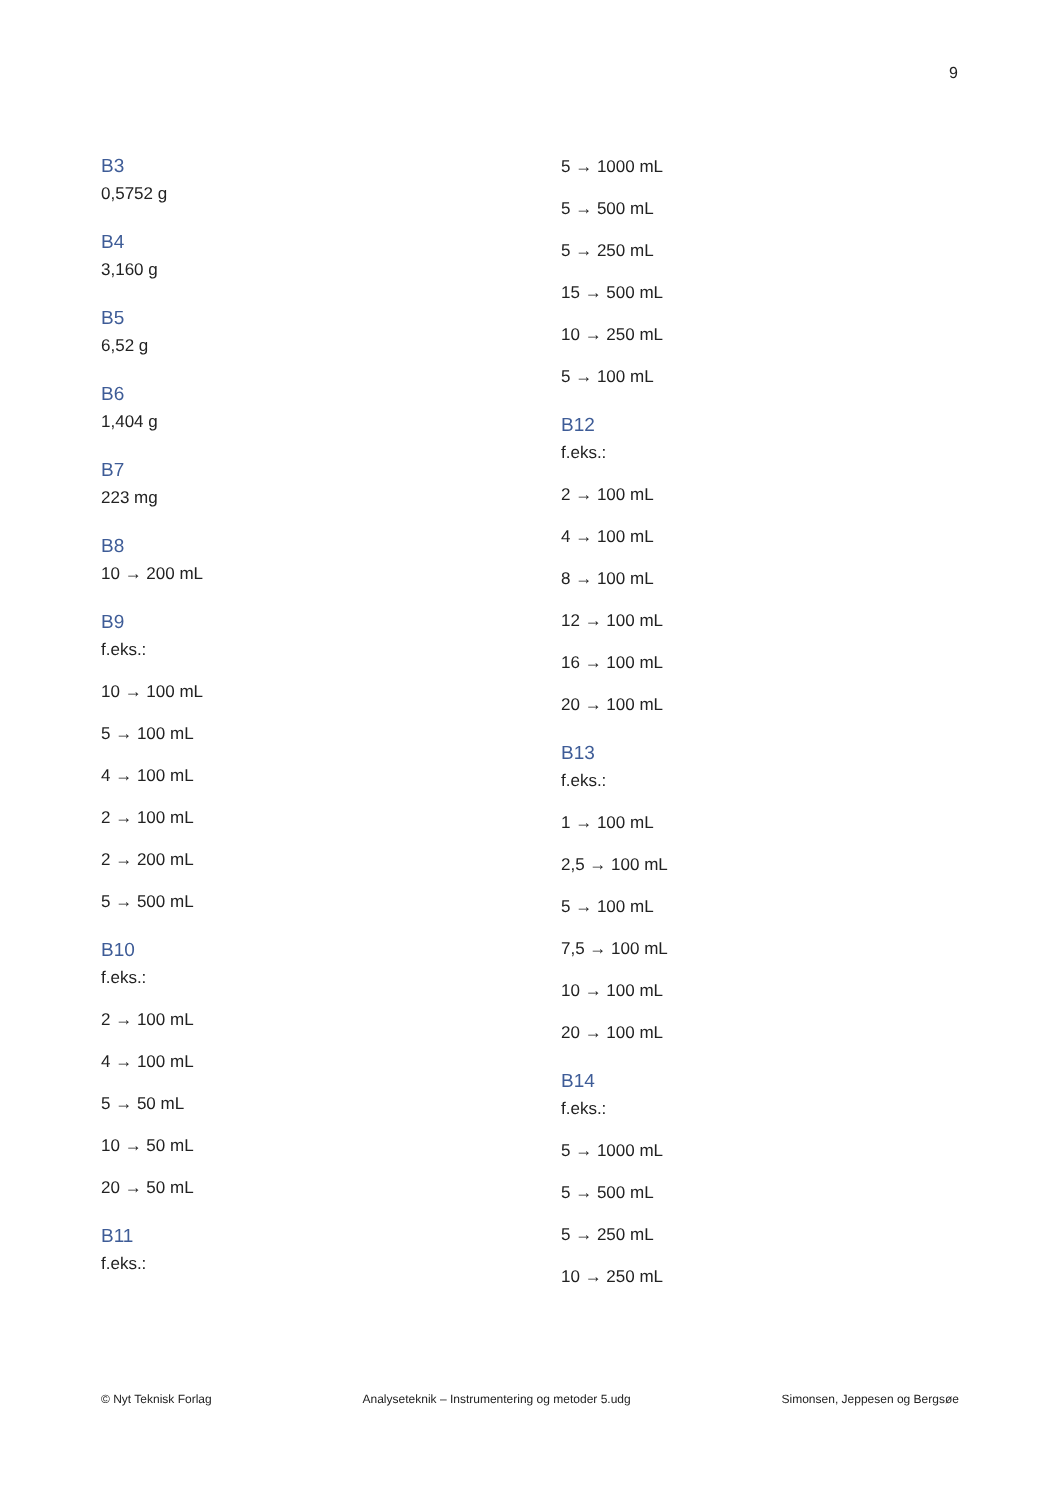9
B3
0,5752 g
B4
3,160 g
B5
6,52 g
B6
1,404 g
B7
223 mg
B8
10 → 200 mL
B9
f.eks.:
10 → 100 mL
5 → 100 mL
4 → 100 mL
2 → 100 mL
2 → 200 mL
5 → 500 mL
B10
f.eks.:
2 → 100 mL
4 → 100 mL
5 → 50 mL
10 → 50 mL
20 → 50 mL
B11
f.eks.:
5 → 1000 mL
5 → 500 mL
5 → 250 mL
15 → 500 mL
10 → 250 mL
5 → 100 mL
B12
f.eks.:
2 → 100 mL
4 → 100 mL
8 → 100 mL
12 → 100 mL
16 → 100 mL
20 → 100 mL
B13
f.eks.:
1 → 100 mL
2,5 → 100 mL
5 → 100 mL
7,5 → 100 mL
10 → 100 mL
20 → 100 mL
B14
f.eks.:
5 → 1000 mL
5 → 500 mL
5 → 250 mL
10 → 250 mL
© Nyt Teknisk Forlag Analyseteknik – Instrumentering og metoder 5.udg Simonsen, Jeppesen og Bergsøe